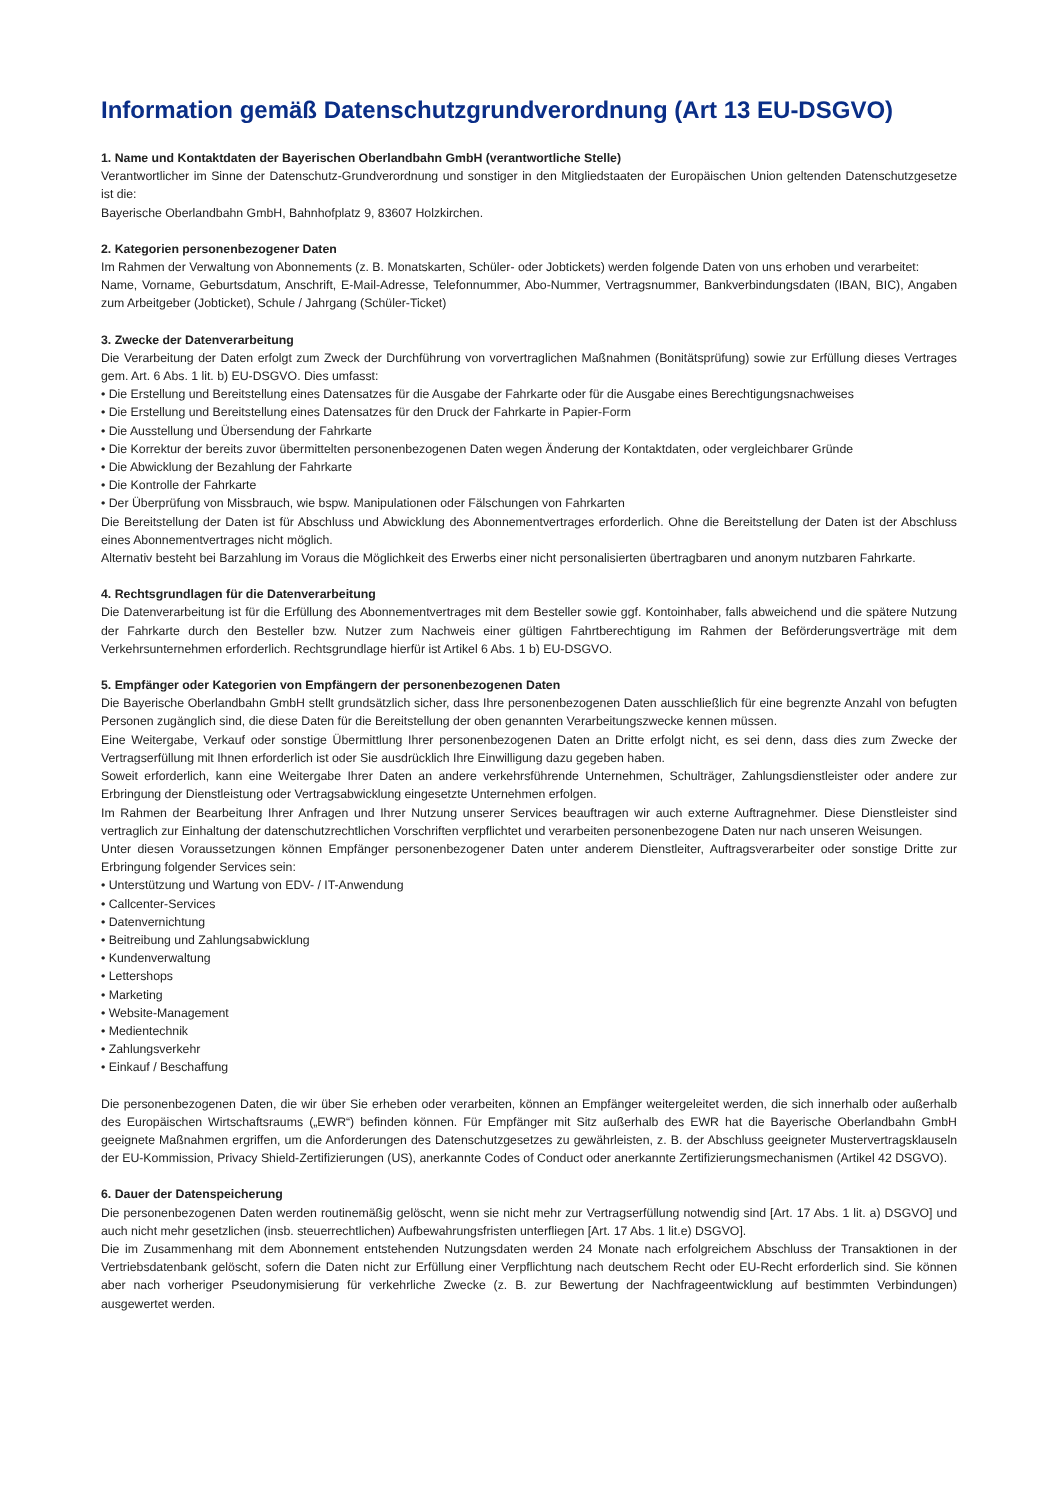Information gemäß Datenschutzgrundverordnung (Art 13 EU-DSGVO)
1. Name und Kontaktdaten der Bayerischen Oberlandbahn GmbH (verantwortliche Stelle)
Verantwortlicher im Sinne der Datenschutz-Grundverordnung und sonstiger in den Mitgliedstaaten der Europäischen Union geltenden Datenschutzgesetze ist die:
Bayerische Oberlandbahn GmbH, Bahnhofplatz 9, 83607 Holzkirchen.
2. Kategorien personenbezogener Daten
Im Rahmen der Verwaltung von Abonnements (z. B. Monatskarten, Schüler- oder Jobtickets) werden folgende Daten von uns erhoben und verarbeitet:
Name, Vorname, Geburtsdatum, Anschrift, E-Mail-Adresse, Telefonnummer, Abo-Nummer, Vertragsnummer, Bankverbindungsdaten (IBAN, BIC), Angaben zum Arbeitgeber (Jobticket), Schule / Jahrgang (Schüler-Ticket)
3. Zwecke der Datenverarbeitung
Die Verarbeitung der Daten erfolgt zum Zweck der Durchführung von vorvertraglichen Maßnahmen (Bonitätsprüfung) sowie zur Erfüllung dieses Vertrages gem. Art. 6 Abs. 1 lit. b) EU-DSGVO. Dies umfasst:
• Die Erstellung und Bereitstellung eines Datensatzes für die Ausgabe der Fahrkarte oder für die Ausgabe eines Berechtigungsnachweises
• Die Erstellung und Bereitstellung eines Datensatzes für den Druck der Fahrkarte in Papier-Form
• Die Ausstellung und Übersendung der Fahrkarte
• Die Korrektur der bereits zuvor übermittelten personenbezogenen Daten wegen Änderung der Kontaktdaten, oder vergleichbarer Gründe
• Die Abwicklung der Bezahlung der Fahrkarte
• Die Kontrolle der Fahrkarte
• Der Überprüfung von Missbrauch, wie bspw. Manipulationen oder Fälschungen von Fahrkarten
Die Bereitstellung der Daten ist für Abschluss und Abwicklung des Abonnementvertrages erforderlich. Ohne die Bereitstellung der Daten ist der Abschluss eines Abonnementvertrages nicht möglich.
Alternativ besteht bei Barzahlung im Voraus die Möglichkeit des Erwerbs einer nicht personalisierten übertragbaren und anonym nutzbaren Fahrkarte.
4. Rechtsgrundlagen für die Datenverarbeitung
Die Datenverarbeitung ist für die Erfüllung des Abonnementvertrages mit dem Besteller sowie ggf. Kontoinhaber, falls abweichend und die spätere Nutzung der Fahrkarte durch den Besteller bzw. Nutzer zum Nachweis einer gültigen Fahrtberechtigung im Rahmen der Beförderungsverträge mit dem Verkehrsunternehmen erforderlich. Rechtsgrundlage hierfür ist Artikel 6 Abs. 1 b) EU-DSGVO.
5. Empfänger oder Kategorien von Empfängern der personenbezogenen Daten
Die Bayerische Oberlandbahn GmbH stellt grundsätzlich sicher, dass Ihre personenbezogenen Daten ausschließlich für eine begrenzte Anzahl von befugten Personen zugänglich sind, die diese Daten für die Bereitstellung der oben genannten Verarbeitungszwecke kennen müssen.
Eine Weitergabe, Verkauf oder sonstige Übermittlung Ihrer personenbezogenen Daten an Dritte erfolgt nicht, es sei denn, dass dies zum Zwecke der Vertragserfüllung mit Ihnen erforderlich ist oder Sie ausdrücklich Ihre Einwilligung dazu gegeben haben.
Soweit erforderlich, kann eine Weitergabe Ihrer Daten an andere verkehrsführende Unternehmen, Schulträger, Zahlungsdienstleister oder andere zur Erbringung der Dienstleistung oder Vertragsabwicklung eingesetzte Unternehmen erfolgen.
Im Rahmen der Bearbeitung Ihrer Anfragen und Ihrer Nutzung unserer Services beauftragen wir auch externe Auftragnehmer. Diese Dienstleister sind vertraglich zur Einhaltung der datenschutzrechtlichen Vorschriften verpflichtet und verarbeiten personenbezogene Daten nur nach unseren Weisungen.
Unter diesen Voraussetzungen können Empfänger personenbezogener Daten unter anderem Dienstleiter, Auftragsverarbeiter oder sonstige Dritte zur Erbringung folgender Services sein:
• Unterstützung und Wartung von EDV- / IT-Anwendung
• Callcenter-Services
• Datenvernichtung
• Beitreibung und Zahlungsabwicklung
• Kundenverwaltung
• Lettershops
• Marketing
• Website-Management
• Medientechnik
• Zahlungsverkehr
• Einkauf / Beschaffung
Die personenbezogenen Daten, die wir über Sie erheben oder verarbeiten, können an Empfänger weitergeleitet werden, die sich innerhalb oder außerhalb des Europäischen Wirtschaftsraums („EWR“) befinden können. Für Empfänger mit Sitz außerhalb des EWR hat die Bayerische Oberlandbahn GmbH geeignete Maßnahmen ergriffen, um die Anforderungen des Datenschutzgesetzes zu gewährleisten, z. B. der Abschluss geeigneter Mustervertragsklauseln der EU-Kommission, Privacy Shield-Zertifizierungen (US), anerkannte Codes of Conduct oder anerkannte Zertifizierungsmechanismen (Artikel 42 DSGVO).
6. Dauer der Datenspeicherung
Die personenbezogenen Daten werden routinemäßig gelöscht, wenn sie nicht mehr zur Vertragserfüllung notwendig sind [Art. 17 Abs. 1 lit. a) DSGVO] und auch nicht mehr gesetzlichen (insb. steuerrechtlichen) Aufbewahrungsfristen unterfliegen [Art. 17 Abs. 1 lit.e) DSGVO].
Die im Zusammenhang mit dem Abonnement entstehenden Nutzungsdaten werden 24 Monate nach erfolgreichem Abschluss der Transaktionen in der Vertriebsdatenbank gelöscht, sofern die Daten nicht zur Erfüllung einer Verpflichtung nach deutschem Recht oder EU-Recht erforderlich sind. Sie können aber nach vorheriger Pseudonymisierung für verkehrliche Zwecke (z. B. zur Bewertung der Nachfrageentwicklung auf bestimmten Verbindungen) ausgewertet werden.